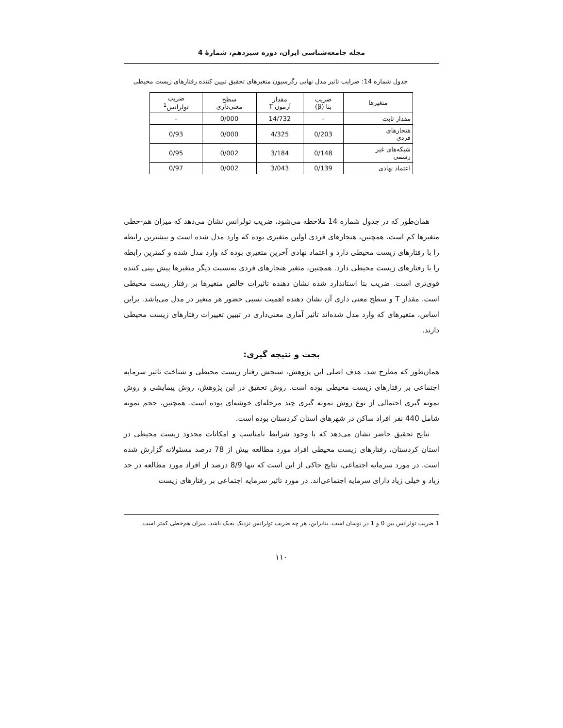مجله جامعه‌شناسی ایران، دوره سیزدهم، شمارۀ 4
جدول شماره 14: ضرایب تاثیر مدل نهایی رگرسیون متغیرهای تحقیق تبیین کننده رفتارهای زیست محیطی
| متغیرها | ضریب بتا (β) | مقدار آزمون T | سطح معنی‌داری | ضریب تولرانس<sup>1</sup> |
| --- | --- | --- | --- | --- |
| مقدار ثابت | - | 14/732 | 0/000 | - |
| هنجارهای فردی | 0/203 | 4/325 | 0/000 | 0/93 |
| شبکه‌های غیر رسمی | 0/148 | 3/184 | 0/002 | 0/95 |
| اعتماد نهادی | 0/139 | 3/043 | 0/002 | 0/97 |
همان‌طور که در جدول شماره 14 ملاحظه می‌شود، ضریب تولرانس نشان می‌دهد که میزان هم-خطی متغیرها کم است. همچنین، هنجارهای فردی اولین متغیری بوده که وارد مدل شده است و بیشترین رابطه را با رفتارهای زیست محیطی دارد و اعتماد نهادی آخرین متغیری بوده که وارد مدل شده و کمترین رابطه را با رفتارهای زیست محیطی دارد. همچنین، متغیر هنجارهای فردی به‌نسبت دیگر متغیرها پیش بینی کننده قوی‌تری است. ضریب بتا استاندارد شده نشان دهنده تاثیرات خالص متغیرها بر رفتار زیست محیطی است. مقدار T و سطح معنی داری آن نشان دهنده اهمیت نسبی حضور هر متغیر در مدل می‌باشد. براین اساس، متغیرهای که وارد مدل شده‌اند تاثیر آماری معنی‌داری در تبیین تغییرات رفتارهای زیست محیطی دارند.
بحث و نتیجه گیری:
همان‌طور که مطرح شد، هدف اصلی این پژوهش، سنجش رفتار زیست محیطی و شناخت تاثیر سرمایه اجتماعی بر رفتارهای زیست محیطی بوده است. روش تحقیق در این پژوهش، روش پیمایشی و روش نمونه گیری احتمالی از نوع روش نمونه گیری چند مرحله‌ای خوشه‌ای بوده است. همچنین، حجم نمونه شامل 440 نفر افراد ساکن در شهرهای استان کردستان بوده است.
نتایج تحقیق حاضر نشان می‌دهد که با وجود شرایط نامناسب و امکانات محدود زیست محیطی در استان کردستان، رفتارهای زیست محیطی افراد مورد مطالعه بیش از 78 درصد مسئولانه گزارش شده است. در مورد سرمایه اجتماعی، نتایج حاکی از این است که تنها 8/9 درصد از افراد مورد مطالعه در حد زیاد و خیلی زیاد دارای سرمایه اجتماعی‌اند. در مورد تاثیر سرمایه اجتماعی بر رفتارهای زیست
1 ضریب تولرانس بین 0 و 1 در نوسان است. بنابراین، هر چه ضریب تولرانس نزدیک به‌یک باشد، میزان هم‌خطی کمتر است.
۱۱۰